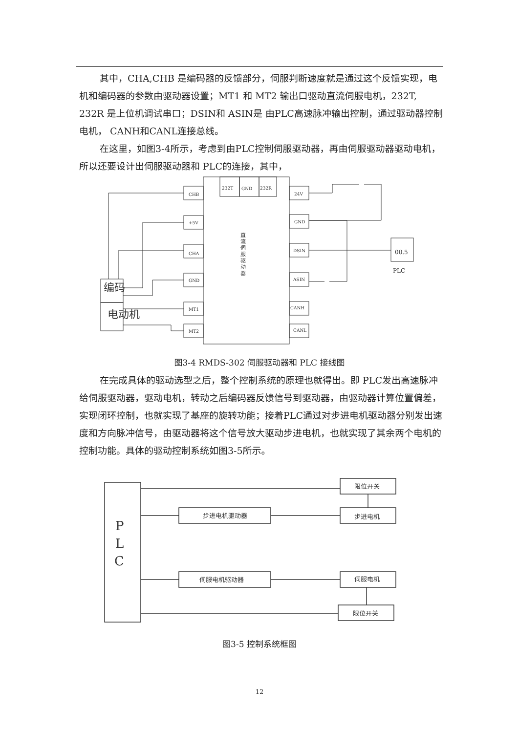其中，CHA,CHB 是编码器的反馈部分，伺服判断速度就是通过这个反馈实现，电机和编码器的参数由驱动器设置；MT1 和 MT2 输出口驱动直流伺服电机，232T, 232R 是上位机调试串口；DSIN和 ASIN是 由PLC高速脉冲输出控制，通过驱动器控制电机， CANH和CANL连接总线。
在这里，如图3-4所示，考虑到由PLC控制伺服驱动器，再由伺服驱动器驱动电机，所以还要设计出伺服驱动器和 PLC的连接，其中，
232T
GND
232R
CHB
+5V
CHA
GND
MT1
MT2
24V
GND
DSIN
ASIN
CANH
CANL
直
流
伺
服
驱
动
器
编码
电动机
00.5
PLC
图3-4 RMDS-302 伺服驱动器和 PLC 接线图
在完成具体的驱动选型之后，整个控制系统的原理也就得出。即 PLC发出高速脉冲给伺服驱动器，驱动电机，转动之后编码器反馈信号到驱动器，由驱动器计算位置偏差，实现闭环控制，也就实现了基座的旋转功能；接着PLC通过对步进电机驱动器分别发出速度和方向脉冲信号，由驱动器将这个信号放大驱动步进电机，也就实现了其余两个电机的控制功能。具体的驱动控制系统如图3-5所示。
P
L
C
限位开关
步进电机驱动器
步进电机
伺服电机驱动器
伺服电机
限位开关
图3-5 控制系统框图
12